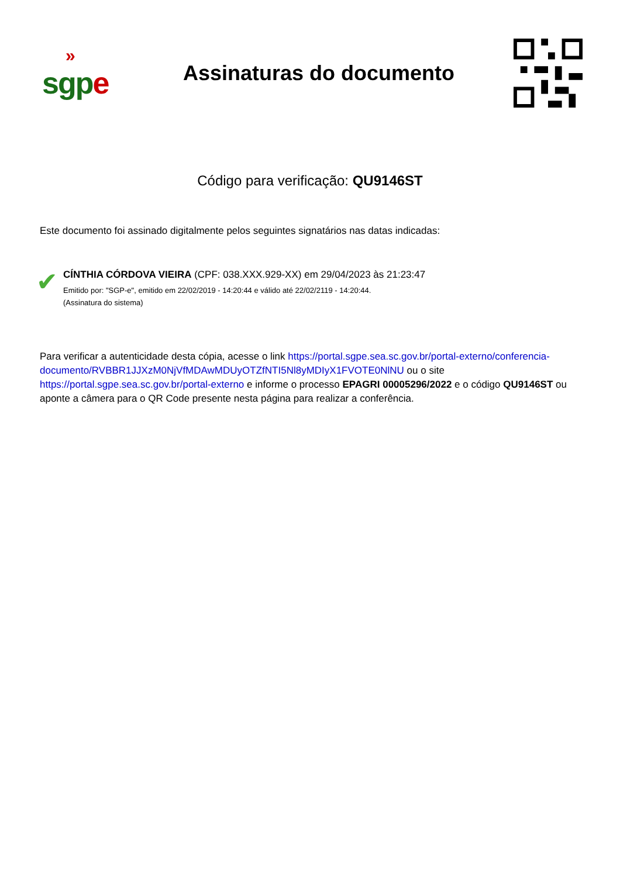»
sgp e
Assinaturas do documento
Código para verificação: QU9146ST
Este documento foi assinado digitalmente pelos seguintes signatários nas datas indicadas:
✔
CÍNTHIA CÓRDOVA VIEIRA (CPF: 038.XXX.929-XX) em 29/04/2023 às 21:23:47
Emitido por: "SGP-e", emitido em 22/02/2019 - 14:20:44 e válido até 22/02/2119 - 14:20:44.
(Assinatura do sistema)
Para verificar a autenticidade desta cópia, acesse o link https://portal.sgpe.sea.sc.gov.br/portal-externo/conferencia-documento/RVBBR1JJXzM0NjVfMDAwMDUyOTZfNTI5Nl8yMDIyX1FVOTE0NlNU ou o site https://portal.sgpe.sea.sc.gov.br/portal-externo e informe o processo EPAGRI 00005296/2022 e o código QU9146ST ou aponte a câmera para o QR Code presente nesta página para realizar a conferência.